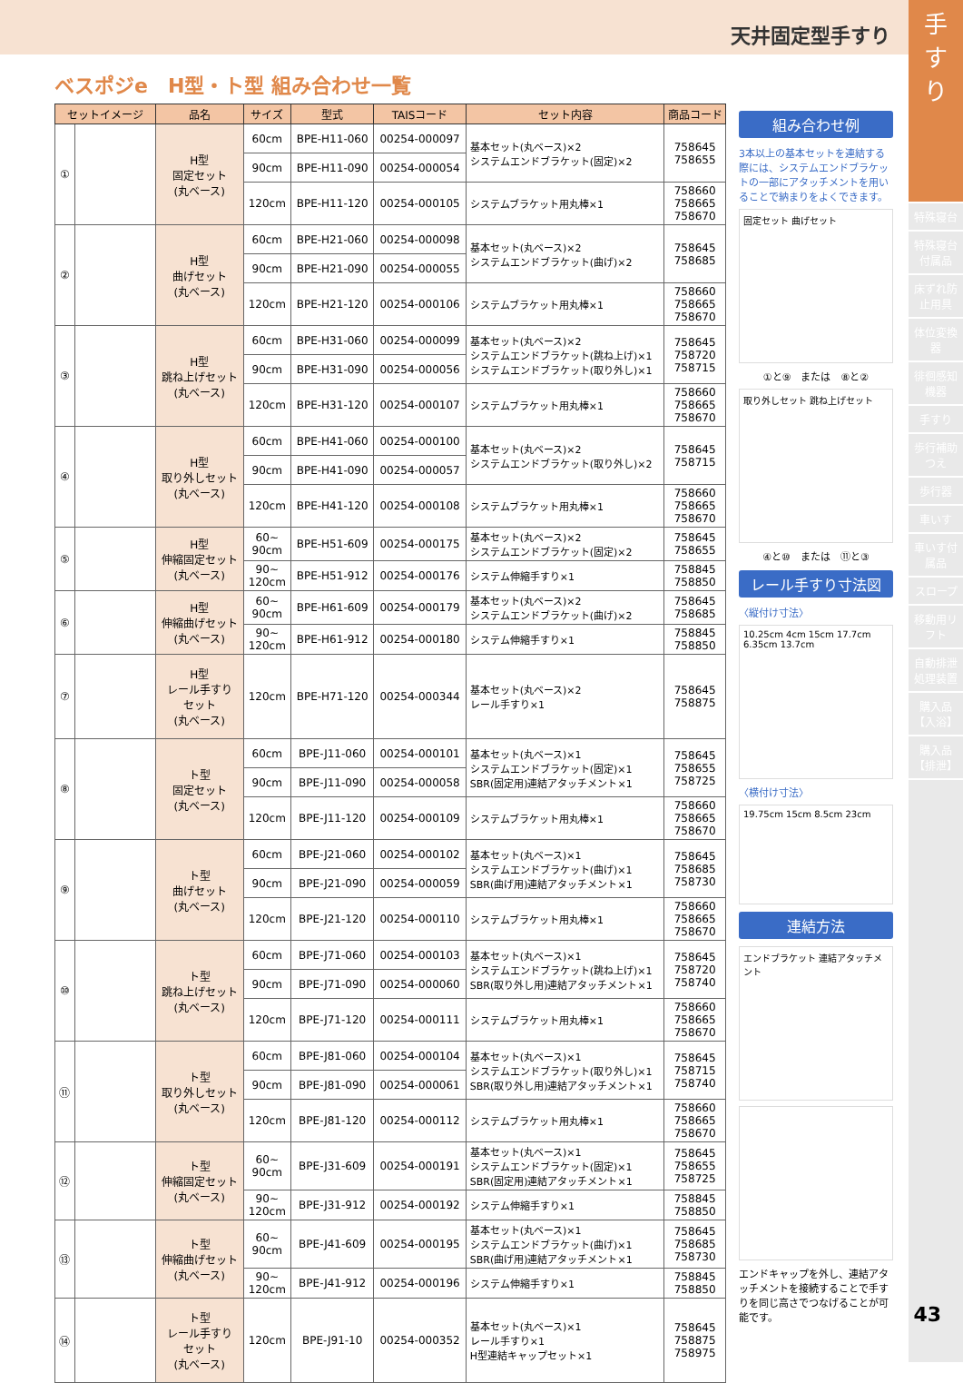天井固定型手すり
手すり
特殊寝台
特殊寝台付属品
床ずれ防止用具
体位変換器
徘徊感知機器
手すり
歩行補助つえ
歩行器
車いす
車いす付属品
スロープ
移動用リフト
自動排泄処理装置
購入品【入浴】
購入品【排泄】
ベスポジe　H型・ト型 組み合わせ一覧
| セットイメージ | | 品名 | サイズ | 型式 | TAISコード | セット内容 | 商品コード |
| --- | --- | --- | --- | --- | --- | --- | --- |
| ① | | H型 固定セット (丸ベース) | 60cm | BPE-H11-060 | 00254-000097 | 基本セット(丸ベース)×2 システムエンドブラケット(固定)×2 | 758645 758655 |
| | | | 90cm | BPE-H11-090 | 00254-000054 | | |
| | | | 120cm | BPE-H11-120 | 00254-000105 | システムブラケット用丸棒×1 | 758660 758665 758670 |
| ② | | H型 曲げセット (丸ベース) | 60cm | BPE-H21-060 | 00254-000098 | 基本セット(丸ベース)×2 システムエンドブラケット(曲げ)×2 | 758645 758685 |
| | | | 90cm | BPE-H21-090 | 00254-000055 | | |
| | | | 120cm | BPE-H21-120 | 00254-000106 | システムブラケット用丸棒×1 | 758660 758665 758670 |
| ③ | | H型 跳ね上げセット (丸ベース) | 60cm | BPE-H31-060 | 00254-000099 | 基本セット(丸ベース)×2 システムエンドブラケット(跳ね上げ)×1 システムエンドブラケット(取り外し)×1 | 758645 758720 758715 |
| | | | 90cm | BPE-H31-090 | 00254-000056 | | |
| | | | 120cm | BPE-H31-120 | 00254-000107 | システムブラケット用丸棒×1 | 758660 758665 758670 |
| ④ | | H型 取り外しセット (丸ベース) | 60cm | BPE-H41-060 | 00254-000100 | 基本セット(丸ベース)×2 システムエンドブラケット(取り外し)×2 | 758645 758715 |
| | | | 90cm | BPE-H41-090 | 00254-000057 | | |
| | | | 120cm | BPE-H41-120 | 00254-000108 | システムブラケット用丸棒×1 | 758660 758665 758670 |
| ⑤ | | H型 伸縮固定セット (丸ベース) | 60~ 90cm | BPE-H51-609 | 00254-000175 | 基本セット(丸ベース)×2 システムエンドブラケット(固定)×2 | 758645 758655 |
| | | | 90~ 120cm | BPE-H51-912 | 00254-000176 | システム伸縮手すり×1 | 758845 758850 |
| ⑥ | | H型 伸縮曲げセット (丸ベース) | 60~ 90cm | BPE-H61-609 | 00254-000179 | 基本セット(丸ベース)×2 システムエンドブラケット(曲げ)×2 | 758645 758685 |
| | | | 90~ 120cm | BPE-H61-912 | 00254-000180 | システム伸縮手すり×1 | 758845 758850 |
| ⑦ | | H型 レール手すり セット (丸ベース) | 120cm | BPE-H71-120 | 00254-000344 | 基本セット(丸ベース)×2 レール手すり×1 | 758645 758875 |
| ⑧ | | ト型 固定セット (丸ベース) | 60cm | BPE-J11-060 | 00254-000101 | 基本セット(丸ベース)×1 システムエンドブラケット(固定)×1 SBR(固定用)連結アタッチメント×1 | 758645 758655 758725 |
| | | | 90cm | BPE-J11-090 | 00254-000058 | | |
| | | | 120cm | BPE-J11-120 | 00254-000109 | システムブラケット用丸棒×1 | 758660 758665 758670 |
| ⑨ | | ト型 曲げセット (丸ベース) | 60cm | BPE-J21-060 | 00254-000102 | 基本セット(丸ベース)×1 システムエンドブラケット(曲げ)×1 SBR(曲げ用)連結アタッチメント×1 | 758645 758685 758730 |
| | | | 90cm | BPE-J21-090 | 00254-000059 | | |
| | | | 120cm | BPE-J21-120 | 00254-000110 | システムブラケット用丸棒×1 | 758660 758665 758670 |
| ⑩ | | ト型 跳ね上げセット (丸ベース) | 60cm | BPE-J71-060 | 00254-000103 | 基本セット(丸ベース)×1 システムエンドブラケット(跳ね上げ)×1 SBR(取り外し用)連結アタッチメント×1 | 758645 758720 758740 |
| | | | 90cm | BPE-J71-090 | 00254-000060 | | |
| | | | 120cm | BPE-J71-120 | 00254-000111 | システムブラケット用丸棒×1 | 758660 758665 758670 |
| ⑪ | | ト型 取り外しセット (丸ベース) | 60cm | BPE-J81-060 | 00254-000104 | 基本セット(丸ベース)×1 システムエンドブラケット(取り外し)×1 SBR(取り外し用)連結アタッチメント×1 | 758645 758715 758740 |
| | | | 90cm | BPE-J81-090 | 00254-000061 | | |
| | | | 120cm | BPE-J81-120 | 00254-000112 | システムブラケット用丸棒×1 | 758660 758665 758670 |
| ⑫ | | ト型 伸縮固定セット (丸ベース) | 60~ 90cm | BPE-J31-609 | 00254-000191 | 基本セット(丸ベース)×1 システムエンドブラケット(固定)×1 SBR(固定用)連結アタッチメント×1 | 758645 758655 758725 |
| | | | 90~ 120cm | BPE-J31-912 | 00254-000192 | システム伸縮手すり×1 | 758845 758850 |
| ⑬ | | ト型 伸縮曲げセット (丸ベース) | 60~ 90cm | BPE-J41-609 | 00254-000195 | 基本セット(丸ベース)×1 システムエンドブラケット(曲げ)×1 SBR(曲げ用)連結アタッチメント×1 | 758645 758685 758730 |
| | | | 90~ 120cm | BPE-J41-912 | 00254-000196 | システム伸縮手すり×1 | 758845 758850 |
| ⑭ | | ト型 レール手すり セット (丸ベース) | 120cm | BPE-J91-10 | 00254-000352 | 基本セット(丸ベース)×1 レール手すり×1 H型連結キャップセット×1 | 758645 758875 758975 |
組み合わせ例
3本以上の基本セットを連結する際には、システムエンドブラケットの一部にアタッチメントを用いることで納まりをよくできます。
固定セット 曲げセット
①と⑨　または　⑧と②
取り外しセット 跳ね上げセット
④と⑩　または　⑪と③
レール手すり寸法図
〈縦付け寸法〉
10.25cm 4cm 15cm 17.7cm 6.35cm 13.7cm
〈横付け寸法〉
19.75cm 15cm 8.5cm 23cm
連結方法
エンドブラケット 連結アタッチメント
エンドキャップを外し、連結アタッチメントを接続することで手すりを同じ高さでつなげることが可能です。
43